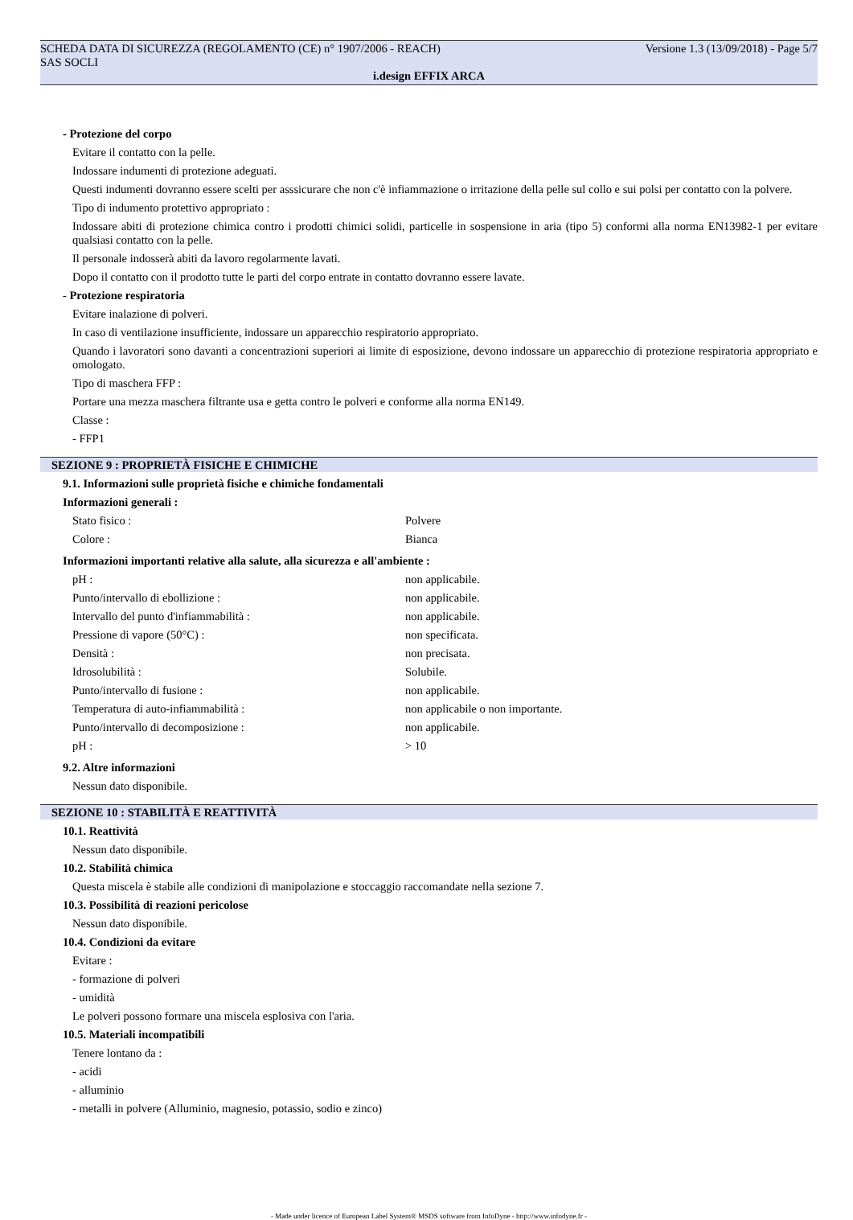SCHEDA DATA DI SICUREZZA (REGOLAMENTO (CE) n° 1907/2006 - REACH) Versione 1.3 (13/09/2018) - Page 5/7
SAS SOCLI
i.design EFFIX ARCA
- Protezione del corpo
Evitare il contatto con la pelle.
Indossare indumenti di protezione adeguati.
Questi indumenti dovranno essere scelti per asssicurare che non c'è infiammazione o irritazione della pelle sul collo e sui polsi per contatto con la polvere.
Tipo di indumento protettivo appropriato :
Indossare abiti di protezione chimica contro i prodotti chimici solidi, particelle in sospensione in aria (tipo 5) conformi alla norma EN13982-1 per evitare qualsiasi contatto con la pelle.
Il personale indosserà abiti da lavoro regolarmente lavati.
Dopo il contatto con il prodotto tutte le parti del corpo entrate in contatto dovranno essere lavate.
- Protezione respiratoria
Evitare inalazione di polveri.
In caso di ventilazione insufficiente, indossare un apparecchio respiratorio appropriato.
Quando i lavoratori sono davanti a concentrazioni superiori ai limite di esposizione, devono indossare un apparecchio di protezione respiratoria appropriato e omologato.
Tipo di maschera FFP :
Portare una mezza maschera filtrante usa e getta contro le polveri e conforme alla norma EN149.
Classe :
- FFP1
SEZIONE 9 : PROPRIETÀ FISICHE E CHIMICHE
9.1. Informazioni sulle proprietà fisiche e chimiche fondamentali
Informazioni generali :
| Stato fisico : | Polvere |
| Colore : | Bianca |
Informazioni importanti relative alla salute, alla sicurezza e all'ambiente :
| pH : | non applicabile. |
| Punto/intervallo di ebollizione : | non applicabile. |
| Intervallo del punto d'infiammabilità : | non applicabile. |
| Pressione di vapore (50°C) : | non specificata. |
| Densità : | non precisata. |
| Idrosolubilità : | Solubile. |
| Punto/intervallo di fusione : | non applicabile. |
| Temperatura di auto-infiammabilità : | non applicabile o non importante. |
| Punto/intervallo di decomposizione : | non applicabile. |
| pH : | > 10 |
9.2. Altre informazioni
Nessun dato disponibile.
SEZIONE 10 : STABILITÀ E REATTIVITÀ
10.1. Reattività
Nessun dato disponibile.
10.2. Stabilità chimica
Questa miscela è stabile alle condizioni di manipolazione e stoccaggio raccomandate nella sezione 7.
10.3. Possibilità di reazioni pericolose
Nessun dato disponibile.
10.4. Condizioni da evitare
Evitare :
- formazione di polveri
- umidità
Le polveri possono formare una miscela esplosiva con l'aria.
10.5. Materiali incompatibili
Tenere lontano da :
- acidi
- alluminio
- metalli in polvere (Alluminio, magnesio, potassio, sodio e zinco)
- Made under licence of European Label System® MSDS software from InfoDyne - http://www.infodyne.fr -